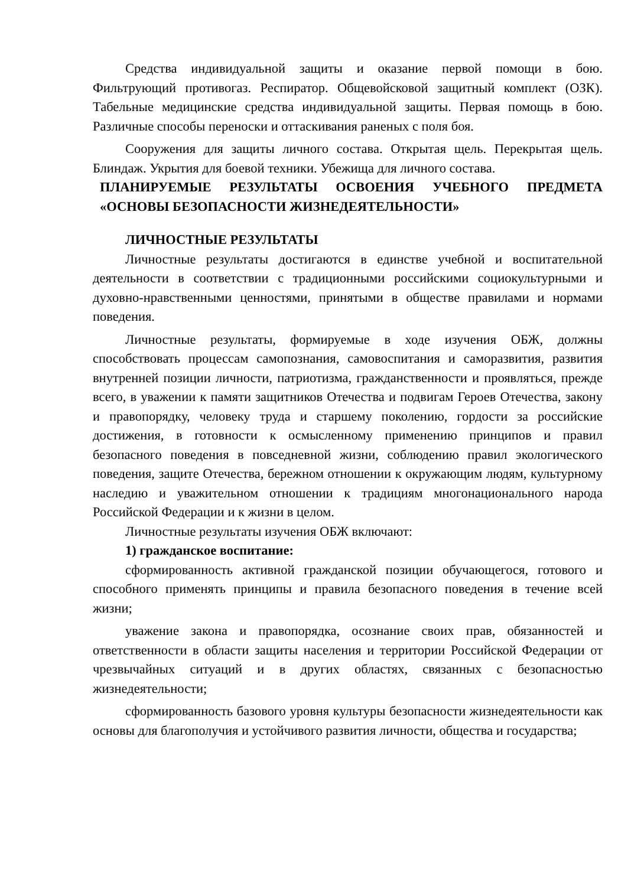Средства индивидуальной защиты и оказание первой помощи в бою. Фильтрующий противогаз. Респиратор. Общевойсковой защитный комплект (ОЗК). Табельные медицинские средства индивидуальной защиты. Первая помощь в бою. Различные способы переноски и оттаскивания раненых с поля боя.
Сооружения для защиты личного состава. Открытая щель. Перекрытая щель. Блиндаж. Укрытия для боевой техники. Убежища для личного состава.
ПЛАНИРУЕМЫЕ РЕЗУЛЬТАТЫ ОСВОЕНИЯ УЧЕБНОГО ПРЕДМЕТА «ОСНОВЫ БЕЗОПАСНОСТИ ЖИЗНЕДЕЯТЕЛЬНОСТИ»
ЛИЧНОСТНЫЕ РЕЗУЛЬТАТЫ
Личностные результаты достигаются в единстве учебной и воспитательной деятельности в соответствии с традиционными российскими социокультурными и духовно-нравственными ценностями, принятыми в обществе правилами и нормами поведения.
Личностные результаты, формируемые в ходе изучения ОБЖ, должны способствовать процессам самопознания, самовоспитания и саморазвития, развития внутренней позиции личности, патриотизма, гражданственности и проявляться, прежде всего, в уважении к памяти защитников Отечества и подвигам Героев Отечества, закону и правопорядку, человеку труда и старшему поколению, гордости за российские достижения, в готовности к осмысленному применению принципов и правил безопасного поведения в повседневной жизни, соблюдению правил экологического поведения, защите Отечества, бережном отношении к окружающим людям, культурному наследию и уважительном отношении к традициям многонационального народа Российской Федерации и к жизни в целом.
Личностные результаты изучения ОБЖ включают:
1) гражданское воспитание:
сформированность активной гражданской позиции обучающегося, готового и способного применять принципы и правила безопасного поведения в течение всей жизни;
уважение закона и правопорядка, осознание своих прав, обязанностей и ответственности в области защиты населения и территории Российской Федерации от чрезвычайных ситуаций и в других областях, связанных с безопасностью жизнедеятельности;
сформированность базового уровня культуры безопасности жизнедеятельности как основы для благополучия и устойчивого развития личности, общества и государства;